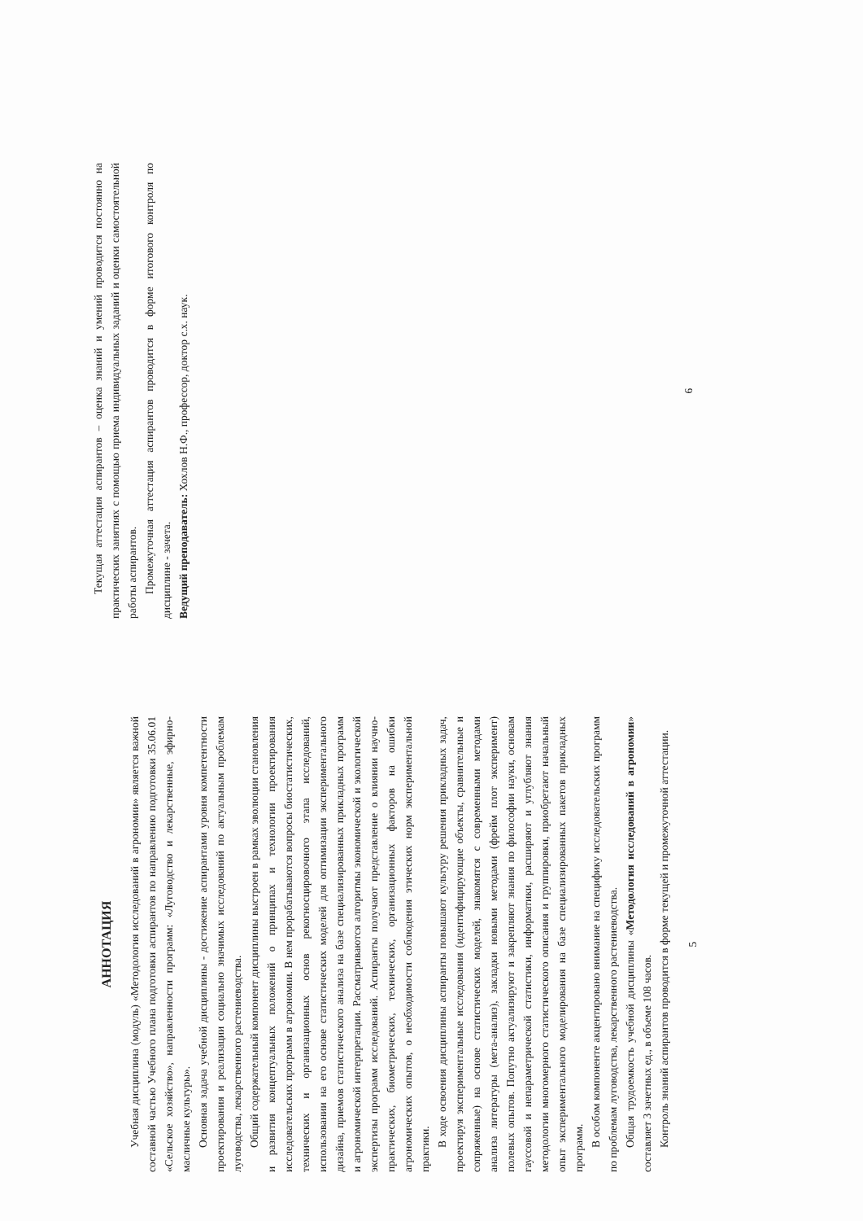АННОТАЦИЯ
Учебная дисциплина (модуль) «Методология исследований в агрономии» является важной составной частью Учебного плана подготовки аспирантов по направлению подготовки 35.06.01 «Сельское хозяйство», направленности программ: «Луговодство и лекарственные, эфирно-масличные культуры».
Основная задача учебной дисциплины - достижение аспирантами уровня компетентности проектирования и реализации социально значимых исследований по актуальным проблемам луговодства, лекарственного растениеводства.
Общий содержательный компонент дисциплины выстроен в рамках эволюции становления и развития концептуальных положений о принципах и технологии проектирования исследовательских программ в агрономии. В нем прорабатываются вопросы биостатистических, технических и организационных основ рекогносцировочного этапа исследований, использовании на его основе статистических моделей для оптимизации экспериментального дизайна, приемов статистического анализа на базе специализированных прикладных программ и агрономической интерпретации. Рассматриваются алгоритмы экономической и экологической экспертизы программ исследований. Аспиранты получают представление о влиянии научно-практических, биометрических, технических, организационных факторов на ошибки агрономических опытов, о необходимости соблюдения этических норм экспериментальной практики.
В ходе освоения дисциплины аспиранты повышают культуру решения прикладных задач, проектируя экспериментальные исследования (идентифицирующие объекты, сравнительные и сопряженные) на основе статистических моделей, знакомятся с современными методами анализа литературы (мета-анализ), закладки новыми методами (фрейм плот эксперимент) полевых опытов. Попутно актуализируют и закрепляют знания по философии науки, основам гауссовой и непараметрической статистики, информатики, расширяют и углубляют знания методологии многомерного статистического описания и группировки, приобретают начальный опыт экспериментального моделирования на базе специализированных пакетов прикладных программ.
В особом компоненте акцентировано внимание на специфику исследовательских программ по проблемам луговодства, лекарственного растениеводства.
Общая трудоемкость учебной дисциплины «Методология исследований в агрономии» составляет 3 зачетных ед., в объеме 108 часов.
Контроль знаний аспирантов проводится в форме текущей и промежуточной аттестации.
5
Текущая аттестация аспирантов – оценка знаний и умений проводится постоянно на практических занятиях с помощью приема индивидуальных заданий и оценки самостоятельной работы аспирантов.
Промежуточная аттестация аспирантов проводится в форме итогового контроля по дисциплине - зачета.
Ведущий преподаватель: Хохлов Н.Ф., профессор, доктор с.х. наук.
6